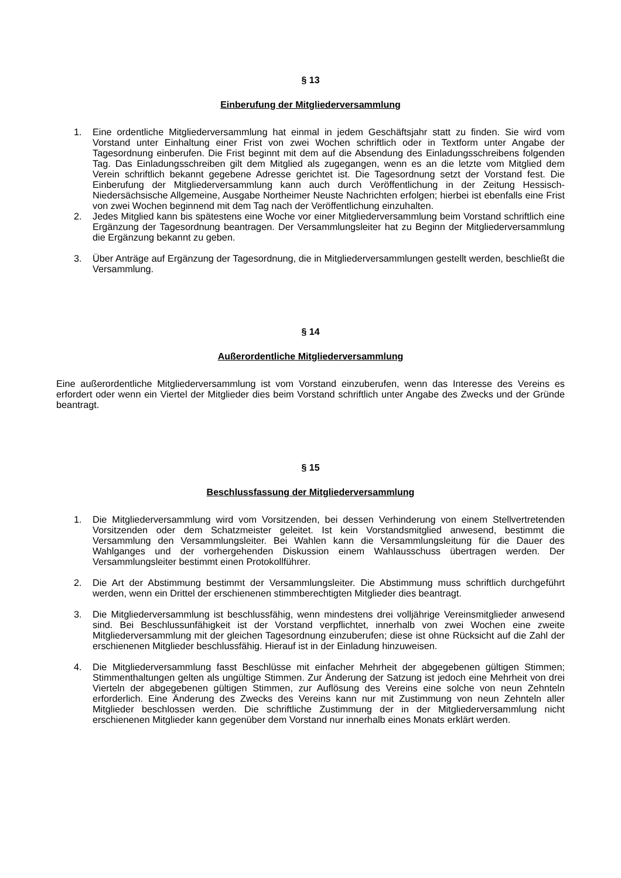§ 13
Einberufung der Mitgliederversammlung
1. Eine ordentliche Mitgliederversammlung hat einmal in jedem Geschäftsjahr statt zu finden. Sie wird vom Vorstand unter Einhaltung einer Frist von zwei Wochen schriftlich oder in Textform unter Angabe der Tagesordnung einberufen. Die Frist beginnt mit dem auf die Absendung des Einladungsschreibens folgenden Tag. Das Einladungsschreiben gilt dem Mitglied als zugegangen, wenn es an die letzte vom Mitglied dem Verein schriftlich bekannt gegebene Adresse gerichtet ist. Die Tagesordnung setzt der Vorstand fest. Die Einberufung der Mitgliederversammlung kann auch durch Veröffentlichung in der Zeitung Hessisch-Niedersächsische Allgemeine, Ausgabe Northeimer Neuste Nachrichten erfolgen; hierbei ist ebenfalls eine Frist von zwei Wochen beginnend mit dem Tag nach der Veröffentlichung einzuhalten.
2. Jedes Mitglied kann bis spätestens eine Woche vor einer Mitgliederversammlung beim Vorstand schriftlich eine Ergänzung der Tagesordnung beantragen. Der Versammlungsleiter hat zu Beginn der Mitgliederversammlung die Ergänzung bekannt zu geben.
3. Über Anträge auf Ergänzung der Tagesordnung, die in Mitgliederversammlungen gestellt werden, beschließt die Versammlung.
§ 14
Außerordentliche Mitgliederversammlung
Eine außerordentliche Mitgliederversammlung ist vom Vorstand einzuberufen, wenn das Interesse des Vereins es erfordert oder wenn ein Viertel der Mitglieder dies beim Vorstand schriftlich unter Angabe des Zwecks und der Gründe beantragt.
§ 15
Beschlussfassung der Mitgliederversammlung
1. Die Mitgliederversammlung wird vom Vorsitzenden, bei dessen Verhinderung von einem Stellvertretenden Vorsitzenden oder dem Schatzmeister geleitet. Ist kein Vorstandsmitglied anwesend, bestimmt die Versammlung den Versammlungsleiter. Bei Wahlen kann die Versammlungsleitung für die Dauer des Wahlganges und der vorhergehenden Diskussion einem Wahlausschuss übertragen werden. Der Versammlungsleiter bestimmt einen Protokollführer.
2. Die Art der Abstimmung bestimmt der Versammlungsleiter. Die Abstimmung muss schriftlich durchgeführt werden, wenn ein Drittel der erschienenen stimmberechtigten Mitglieder dies beantragt.
3. Die Mitgliederversammlung ist beschlussfähig, wenn mindestens drei volljährige Vereinsmitglieder anwesend sind. Bei Beschlussunfähigkeit ist der Vorstand verpflichtet, innerhalb von zwei Wochen eine zweite Mitgliederversammlung mit der gleichen Tagesordnung einzuberufen; diese ist ohne Rücksicht auf die Zahl der erschienenen Mitglieder beschlussfähig. Hierauf ist in der Einladung hinzuweisen.
4. Die Mitgliederversammlung fasst Beschlüsse mit einfacher Mehrheit der abgegebenen gültigen Stimmen; Stimmenthaltungen gelten als ungültige Stimmen. Zur Änderung der Satzung ist jedoch eine Mehrheit von drei Vierteln der abgegebenen gültigen Stimmen, zur Auflösung des Vereins eine solche von neun Zehnteln erforderlich. Eine Änderung des Zwecks des Vereins kann nur mit Zustimmung von neun Zehnteln aller Mitglieder beschlossen werden. Die schriftliche Zustimmung der in der Mitgliederversammlung nicht erschienenen Mitglieder kann gegenüber dem Vorstand nur innerhalb eines Monats erklärt werden.